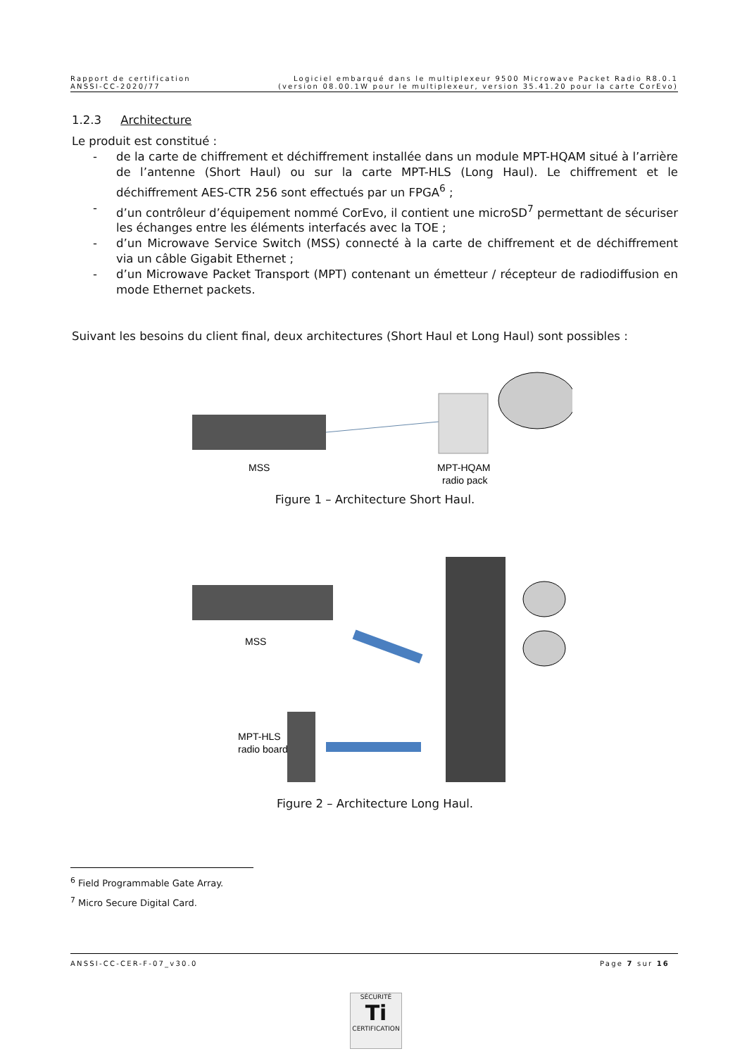Rapport de certification
ANSSI-CC-2020/77
Logiciel embarqué dans le multiplexeur 9500 Microwave Packet Radio R8.0.1
(version 08.00.1W pour le multiplexeur, version 35.41.20 pour la carte CorEvo)
1.2.3 Architecture
Le produit est constitué :
- de la carte de chiffrement et déchiffrement installée dans un module MPT-HQAM situé à l’arrière de l’antenne (Short Haul) ou sur la carte MPT-HLS (Long Haul). Le chiffrement et le déchiffrement AES-CTR 256 sont effectués par un FPGA<sup>6</sup> ;
- d’un contrôleur d’équipement nommé CorEvo, il contient une microSD<sup>7</sup> permettant de sécuriser les échanges entre les éléments interfacés avec la TOE ;
- d’un Microwave Service Switch (MSS) connecté à la carte de chiffrement et de déchiffrement via un câble Gigabit Ethernet ;
- d’un Microwave Packet Transport (MPT) contenant un émetteur / récepteur de radiodiffusion en mode Ethernet packets.
Suivant les besoins du client final, deux architectures (Short Haul et Long Haul) sont possibles :
MSS
MPT-HQAM
radio pack
Figure 1 – Architecture Short Haul.
MSS
MPT-HLS
radio board
Figure 2 – Architecture Long Haul.
<sup>6</sup> Field Programmable Gate Array.
<sup>7</sup> Micro Secure Digital Card.
ANSSI-CC-CER-F-07_v30.0 Page 7 sur 16
SÉCURITÉ
Ti
CERTIFICATION